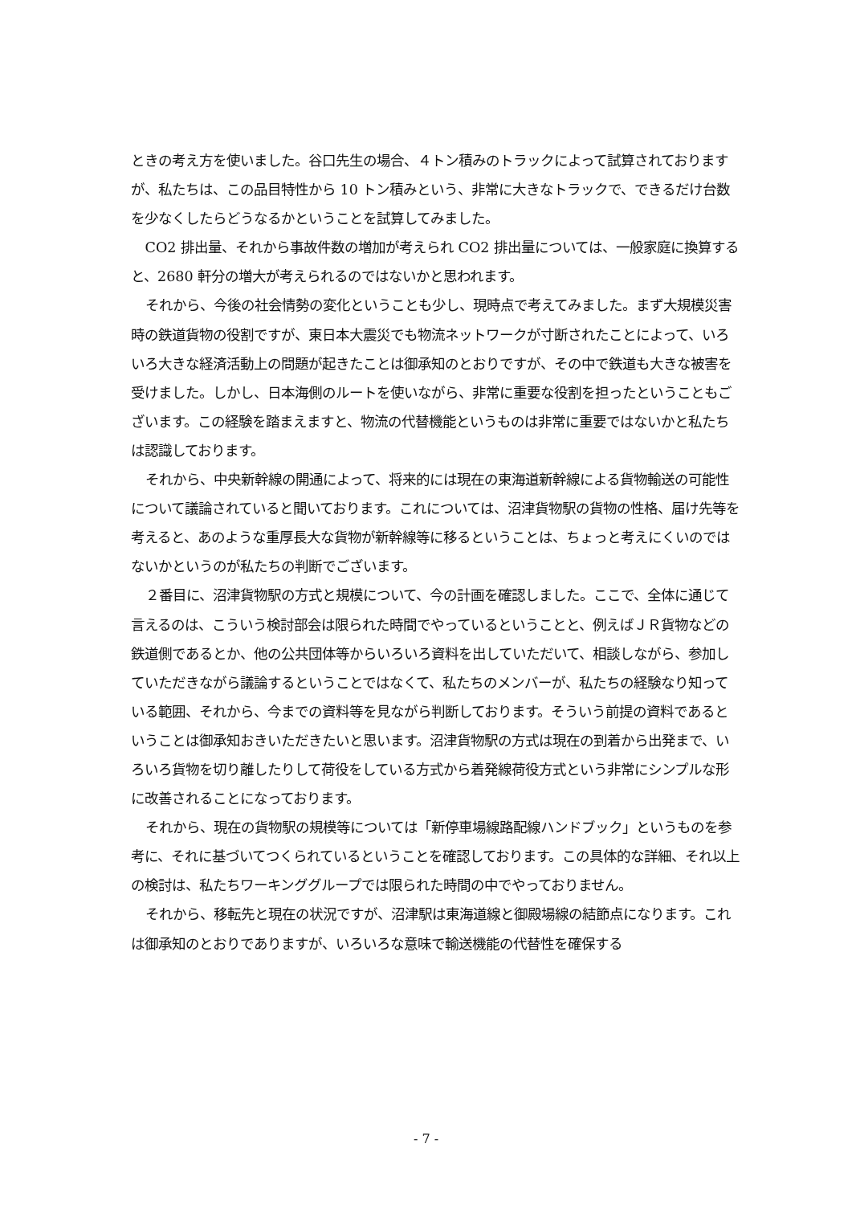ときの考え方を使いました。谷口先生の場合、４トン積みのトラックによって試算されておりますが、私たちは、この品目特性から 10 トン積みという、非常に大きなトラックで、できるだけ台数を少なくしたらどうなるかということを試算してみました。
CO2 排出量、それから事故件数の増加が考えられ CO2 排出量については、一般家庭に換算すると、2680 軒分の増大が考えられるのではないかと思われます。
それから、今後の社会情勢の変化ということも少し、現時点で考えてみました。まず大規模災害時の鉄道貨物の役割ですが、東日本大震災でも物流ネットワークが寸断されたことによって、いろいろ大きな経済活動上の問題が起きたことは御承知のとおりですが、その中で鉄道も大きな被害を受けました。しかし、日本海側のルートを使いながら、非常に重要な役割を担ったということもございます。この経験を踏まえますと、物流の代替機能というものは非常に重要ではないかと私たちは認識しております。
それから、中央新幹線の開通によって、将来的には現在の東海道新幹線による貨物輸送の可能性について議論されていると聞いております。これについては、沼津貨物駅の貨物の性格、届け先等を考えると、あのような重厚長大な貨物が新幹線等に移るということは、ちょっと考えにくいのではないかというのが私たちの判断でございます。
２番目に、沼津貨物駅の方式と規模について、今の計画を確認しました。ここで、全体に通じて言えるのは、こういう検討部会は限られた時間でやっているということと、例えばＪＲ貨物などの鉄道側であるとか、他の公共団体等からいろいろ資料を出していただいて、相談しながら、参加していただきながら議論するということではなくて、私たちのメンバーが、私たちの経験なり知っている範囲、それから、今までの資料等を見ながら判断しております。そういう前提の資料であるということは御承知おきいただきたいと思います。沼津貨物駅の方式は現在の到着から出発まで、いろいろ貨物を切り離したりして荷役をしている方式から着発線荷役方式という非常にシンプルな形に改善されることになっております。
それから、現在の貨物駅の規模等については「新停車場線路配線ハンドブック」というものを参考に、それに基づいてつくられているということを確認しております。この具体的な詳細、それ以上の検討は、私たちワーキンググループでは限られた時間の中でやっておりません。
それから、移転先と現在の状況ですが、沼津駅は東海道線と御殿場線の結節点になります。これは御承知のとおりでありますが、いろいろな意味で輸送機能の代替性を確保する
- 7 -